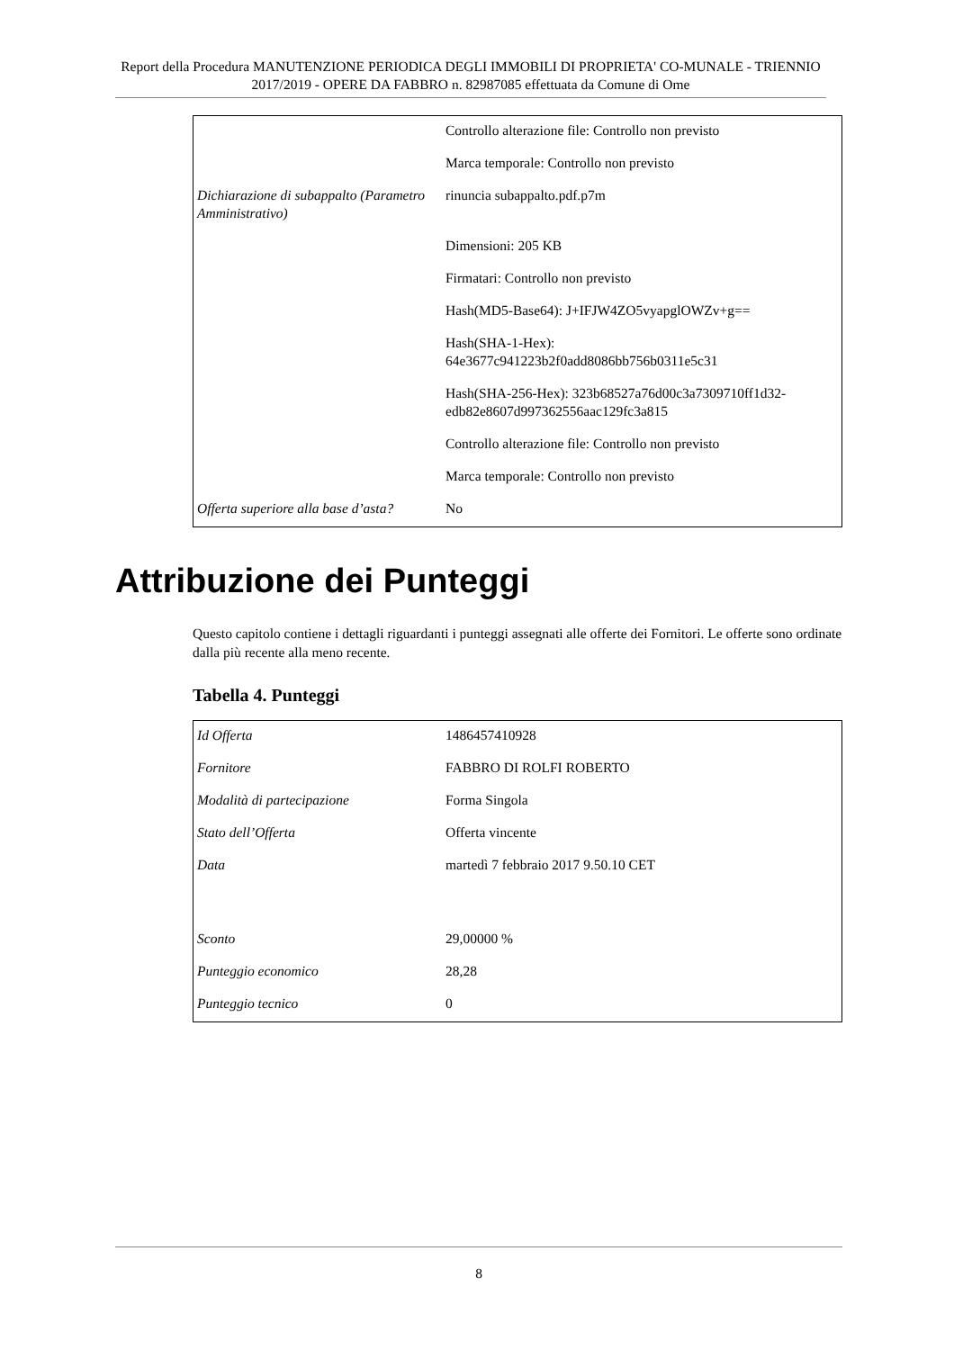Report della Procedura MANUTENZIONE PERIODICA DEGLI IMMOBILI DI PROPRIETA' CO-MUNALE - TRIENNIO 2017/2019 - OPERE DA FABBRO n. 82987085 effettuata da Comune di Ome
| | Controllo alterazione file: Controllo non previsto |
| | Marca temporale: Controllo non previsto |
| Dichiarazione di subappalto (Parametro Amministrativo) | rinuncia subappalto.pdf.p7m |
| | Dimensioni: 205 KB |
| | Firmatari: Controllo non previsto |
| | Hash(MD5-Base64): J+IFJW4ZO5vyapglOWZv+g== |
| | Hash(SHA-1-Hex): 64e3677c941223b2f0add8086bb756b0311e5c31 |
| | Hash(SHA-256-Hex): 323b68527a76d00c3a7309710ff1d32-edb82e8607d997362556aac129fc3a815 |
| | Controllo alterazione file: Controllo non previsto |
| | Marca temporale: Controllo non previsto |
| Offerta superiore alla base d’asta? | No |
Attribuzione dei Punteggi
Questo capitolo contiene i dettagli riguardanti i punteggi assegnati alle offerte dei Fornitori. Le offerte sono ordinate dalla più recente alla meno recente.
Tabella 4. Punteggi
| Id Offerta | 1486457410928 |
| Fornitore | FABBRO DI ROLFI ROBERTO |
| Modalità di partecipazione | Forma Singola |
| Stato dell’Offerta | Offerta vincente |
| Data | martedì 7 febbraio 2017 9.50.10 CET |
| Sconto | 29,00000 % |
| Punteggio economico | 28,28 |
| Punteggio tecnico | 0 |
8